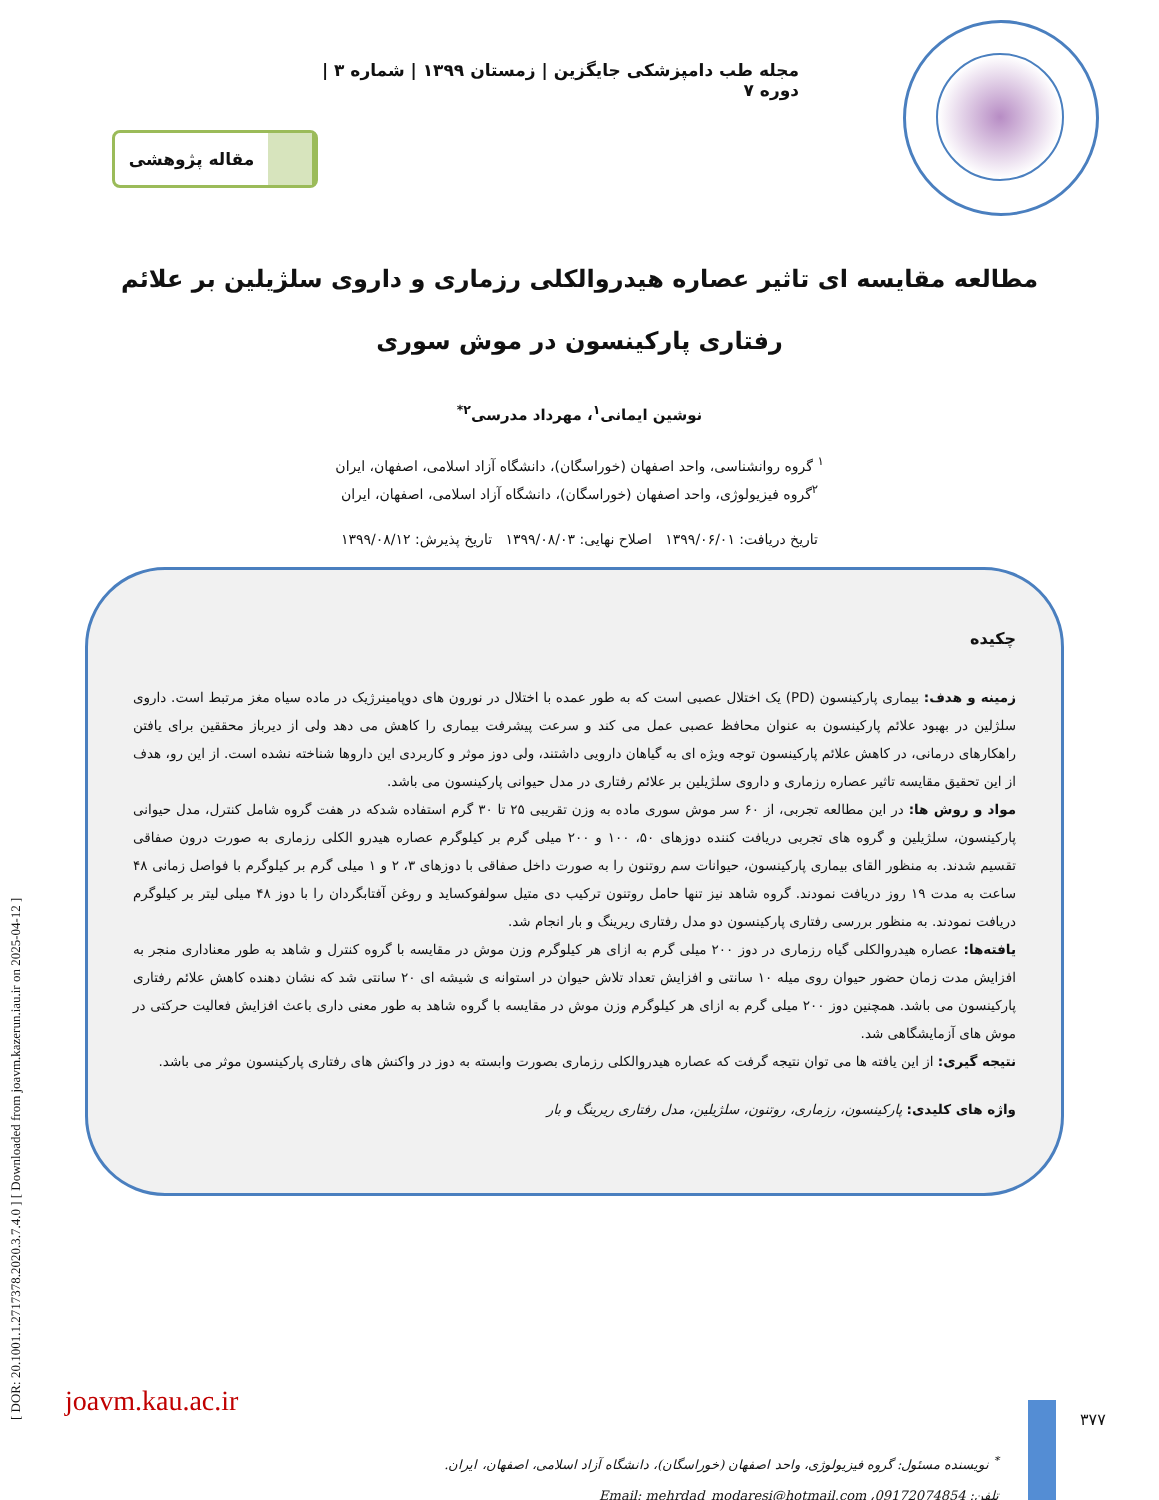[ DOR: 20.1001.1.2717378.2020.3.7.4.0 ] [ Downloaded from joavm.kazerun.iau.ir on 2025-04-12 ]
مجله طب دامپزشکی جایگزین | زمستان ۱۳۹۹ | شماره ۳ | دوره ۷
مقاله پژوهشی
مطالعه مقایسه ای تاثیر عصاره هیدروالکلی رزماری و داروی سلژیلین بر علائم رفتاری پارکینسون در موش سوری
نوشین ایمانی<sup>۱</sup>، مهرداد مدرسی<sup>۲*</sup>
<sup>۱</sup> گروه روانشناسی، واحد اصفهان (خوراسگان)، دانشگاه آزاد اسلامی، اصفهان، ایران
<sup>۲</sup> گروه فیزیولوژی، واحد اصفهان (خوراسگان)، دانشگاه آزاد اسلامی، اصفهان، ایران
تاریخ دریافت: ۱۳۹۹/۰۶/۰۱ اصلاح نهایی: ۱۳۹۹/۰۸/۰۳ تاریخ پذیرش: ۱۳۹۹/۰۸/۱۲
چکیده
زمینه و هدف: بیماری پارکینسون (PD) یک اختلال عصبی است که به طور عمده با اختلال در نورون های دوپامینرژیک در ماده سیاه مغز مرتبط است. داروی سلژلین در بهبود علائم پارکینسون به عنوان محافظ عصبی عمل می کند و سرعت پیشرفت بیماری را کاهش می دهد ولی از دیرباز محققین برای یافتن راهکارهای درمانی، در کاهش علائم پارکینسون توجه ویژه ای به گیاهان دارویی داشتند، ولی دوز موثر و کاربردی این داروها شناخته نشده است. از این رو، هدف از این تحقیق مقایسه تاثیر عصاره رزماری و داروی سلژیلین بر علائم رفتاری در مدل حیوانی پارکینسون می باشد.
مواد و روش ها: در این مطالعه تجربی، از ۶۰ سر موش سوری ماده به وزن تقریبی ۲۵ تا ۳۰ گرم استفاده شدکه در هفت گروه شامل کنترل، مدل حیوانی پارکینسون، سلژیلین و گروه های تجربی دریافت کننده دوزهای ۵۰، ۱۰۰ و ۲۰۰ میلی گرم بر کیلوگرم عصاره هیدرو الکلی رزماری به صورت درون صفاقی تقسیم شدند. به منظور القای بیماری پارکینسون، حیوانات سم روتنون را به صورت داخل صفاقی با دوزهای ۳، ۲ و ۱ میلی گرم بر کیلوگرم با فواصل زمانی ۴۸ ساعت به مدت ۱۹ روز دریافت نمودند. گروه شاهد نیز تنها حامل روتنون ترکیب دی متیل سولفوکساید و روغن آفتابگردان را با دوز ۴۸ میلی لیتر بر کیلوگرم دریافت نمودند. به منظور بررسی رفتاری پارکینسون دو مدل رفتاری ریرینگ و بار انجام شد.
یافته‌ها: عصاره هیدروالکلی گیاه رزماری در دوز ۲۰۰ میلی گرم به ازای هر کیلوگرم وزن موش در مقایسه با گروه کنترل و شاهد به طور معناداری منجر به افزایش مدت زمان حضور حیوان روی میله ۱۰ سانتی و افزایش تعداد تلاش حیوان در استوانه ی شیشه ای ۲۰ سانتی شد که نشان دهنده کاهش علائم رفتاری پارکینسون می باشد. همچنین دوز ۲۰۰ میلی گرم به ازای هر کیلوگرم وزن موش در مقایسه با گروه شاهد به طور معنی داری باعث افزایش فعالیت حرکتی در موش های آزمایشگاهی شد.
نتیجه گیری: از این یافته ها می توان نتیجه گرفت که عصاره هیدروالکلی رزماری بصورت وابسته به دوز در واکنش های رفتاری پارکینسون موثر می باشد.
واژه های کلیدی: پارکینسون، رزماری، روتنون، سلژیلین، مدل رفتاری ریرینگ و بار
<sup>*</sup> نویسنده مسئول: گروه فیزیولوژی، واحد اصفهان (خوراسگان)، دانشگاه آزاد اسلامی، اصفهان، ایران.
تلفن: 09172074854، Email: mehrdad_modaresi@hotmail.com
joavm.kau.ac.ir
۳۷۷